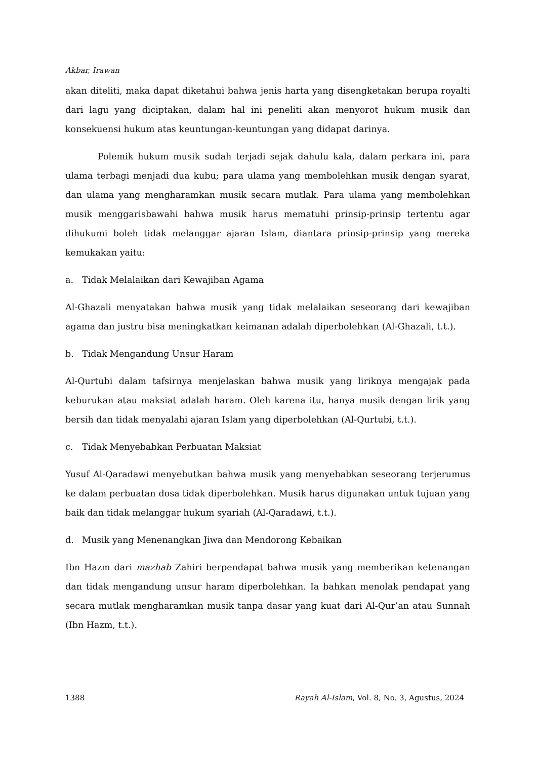Akbar, Irawan
akan diteliti, maka dapat diketahui bahwa jenis harta yang disengketakan berupa royalti dari lagu yang diciptakan, dalam hal ini peneliti akan menyorot hukum musik dan konsekuensi hukum atas keuntungan-keuntungan yang didapat darinya.
Polemik hukum musik sudah terjadi sejak dahulu kala, dalam perkara ini, para ulama terbagi menjadi dua kubu; para ulama yang membolehkan musik dengan syarat, dan ulama yang mengharamkan musik secara mutlak. Para ulama yang membolehkan musik menggarisbawahi bahwa musik harus mematuhi prinsip-prinsip tertentu agar dihukumi boleh tidak melanggar ajaran Islam, diantara prinsip-prinsip yang mereka kemukakan yaitu:
a. Tidak Melalaikan dari Kewajiban Agama
Al-Ghazali menyatakan bahwa musik yang tidak melalaikan seseorang dari kewajiban agama dan justru bisa meningkatkan keimanan adalah diperbolehkan (Al-Ghazali, t.t.).
b. Tidak Mengandung Unsur Haram
Al-Qurtubi dalam tafsirnya menjelaskan bahwa musik yang liriknya mengajak pada keburukan atau maksiat adalah haram. Oleh karena itu, hanya musik dengan lirik yang bersih dan tidak menyalahi ajaran Islam yang diperbolehkan (Al-Qurtubi, t.t.).
c. Tidak Menyebabkan Perbuatan Maksiat
Yusuf Al-Qaradawi menyebutkan bahwa musik yang menyebabkan seseorang terjerumus ke dalam perbuatan dosa tidak diperbolehkan. Musik harus digunakan untuk tujuan yang baik dan tidak melanggar hukum syariah (Al-Qaradawi, t.t.).
d. Musik yang Menenangkan Jiwa dan Mendorong Kebaikan
Ibn Hazm dari mazhab Zahiri berpendapat bahwa musik yang memberikan ketenangan dan tidak mengandung unsur haram diperbolehkan. Ia bahkan menolak pendapat yang secara mutlak mengharamkan musik tanpa dasar yang kuat dari Al-Qur’an atau Sunnah (Ibn Hazm, t.t.).
1388 Rayah Al-Islam, Vol. 8, No. 3, Agustus, 2024